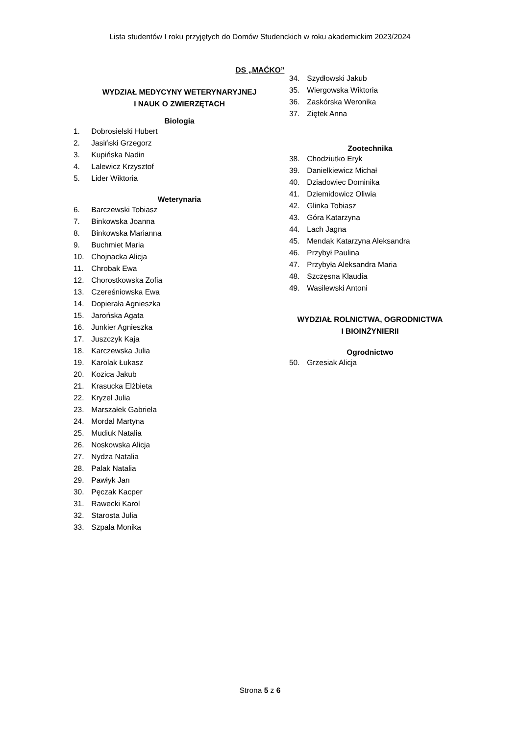Lista studentów I roku przyjętych do Domów Studenckich w roku akademickim 2023/2024
DS „MAĆKO”
WYDZIAŁ MEDYCYNY WETERYNARYJNEJ
I NAUK O ZWIERZĘTACH
Biologia
1. Dobrosielski Hubert
2. Jasiński Grzegorz
3. Kupińska Nadin
4. Lalewicz Krzysztof
5. Lider Wiktoria
Weterynaria
6. Barczewski Tobiasz
7. Binkowska Joanna
8. Binkowska Marianna
9. Buchmiet Maria
10. Chojnacka Alicja
11. Chrobak Ewa
12. Chorostkowska Zofia
13. Czereśniowska Ewa
14. Dopierała Agnieszka
15. Jarońska Agata
16. Junkier Agnieszka
17. Juszczyk Kaja
18. Karczewska Julia
19. Karolak Łukasz
20. Kozica Jakub
21. Krasucka Elżbieta
22. Kryzel Julia
23. Marszałek Gabriela
24. Mordal Martyna
25. Mudiuk Natalia
26. Noskowska Alicja
27. Nydza Natalia
28. Palak Natalia
29. Pawłyk Jan
30. Pęczak Kacper
31. Rawecki Karol
32. Starosta Julia
33. Szpala Monika
34. Szydłowski Jakub
35. Wiergowska Wiktoria
36. Zaskórska Weronika
37. Ziętek Anna
Zootechnika
38. Chodziutko Eryk
39. Danielkiewicz Michał
40. Dziadowiec Dominika
41. Dziemidowicz Oliwia
42. Glinka Tobiasz
43. Góra Katarzyna
44. Lach Jagna
45. Mendak Katarzyna Aleksandra
46. Przybył Paulina
47. Przybyła Aleksandra Maria
48. Szczęsna Klaudia
49. Wasilewski Antoni
WYDZIAŁ ROLNICTWA, OGRODNICTWA
I BIOINŻYNIERII
Ogrodnictwo
50. Grzesiak Alicja
Strona 5 z 6